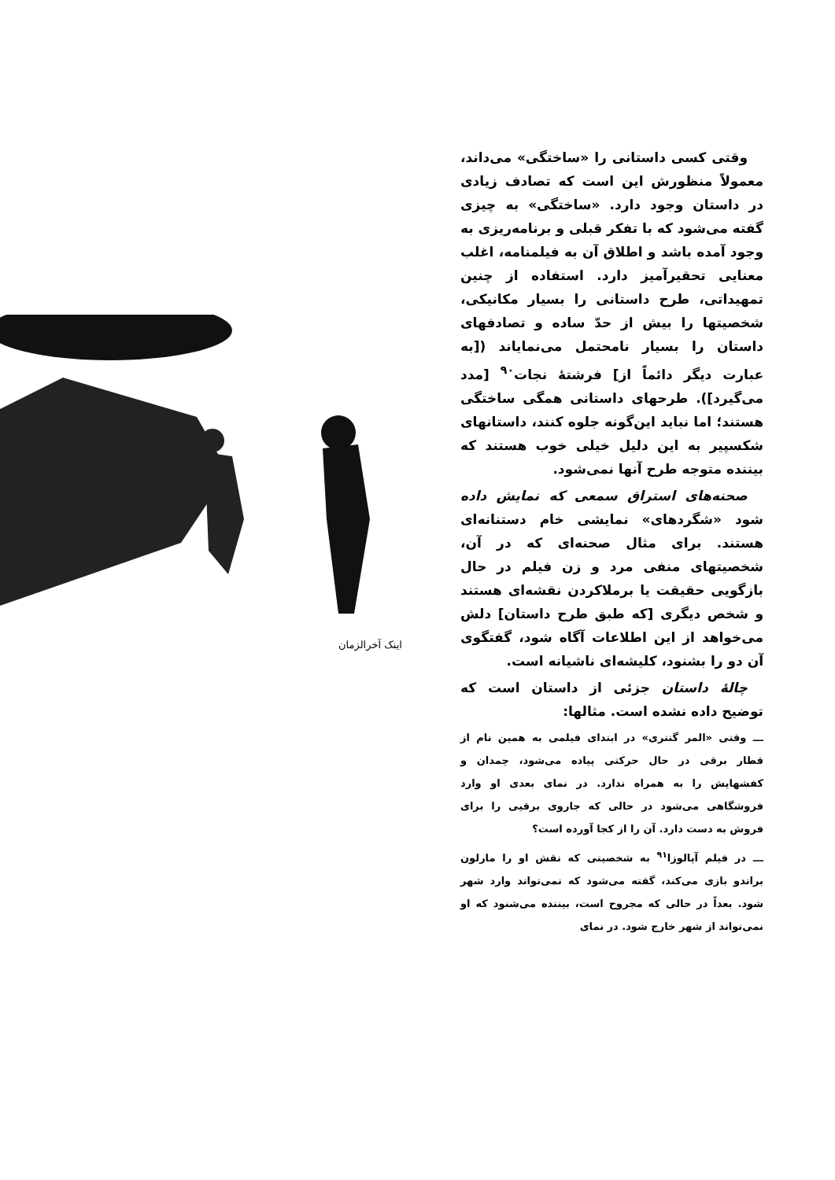اینک آخرالزمان
وقتی کسی داستانی را «ساختگی» می‌داند، معمولاً منظورش این است که تصادف زیادی در داستان وجود دارد. «ساختگی» به چیزی گفته می‌شود که با تفکر قبلی و برنامه‌ریزی به وجود آمده باشد و اطلاق آن به فیلمنامه، اغلب معنایی تحقیرآمیز دارد. استفاده از چنین تمهیداتی، طرح داستانی را بسیار مکانیکی، شخصیتها را بیش از حدّ ساده و تصادفهای داستان را بسیار نامحتمل می‌نمایاند ([به عبارت دیگر دائماً از] فرشتهٔ نجات<sup>۹۰</sup> [مدد می‌گیرد]). طرحهای داستانی همگی ساختگی هستند؛ اما نباید این‌گونه جلوه کنند، داستانهای شکسپیر به این دلیل خیلی خوب هستند که بیننده متوجه طرح آنها نمی‌شود.
صحنه‌های استراق سمعی که نمایش داده شود «شگردهای» نمایشی خام دستنانه‌ای هستند. برای مثال صحنه‌ای که در آن، شخصیتهای منفی مرد و زن فیلم در حال بازگویی حقیقت یا برملا‌کردن نقشه‌ای هستند و شخص دیگری [که طبق طرح داستان] دلش می‌خواهد از این اطلاعات آگاه شود، گفتگوی آن دو را بشنود، کلیشه‌ای ناشیانه است.
چالهٔ داستان جزئی از داستان است که توضیح داده نشده است. مثالها:
ـــ وقتی «المر گنتری» در ابتدای فیلمی به همین نام از قطار برقی در حال حرکتی پیاده می‌شود، چمدان و کفشهایش را به همراه ندارد. در نمای بعدی او وارد فروشگاهی می‌شود در حالی که جاروی برقیی را برای فروش به دست دارد. آن را از کجا آورده است؟
ـــ در فیلم آپالوزا<sup>۹۱</sup> به شخصیتی که نقش او را مارلون براندو بازی می‌کند، گفته می‌شود که نمی‌تواند وارد شهر شود. بعداً در حالی که مجروح است، بیننده می‌شنود که او نمی‌تواند از شهر خارج شود. در نمای